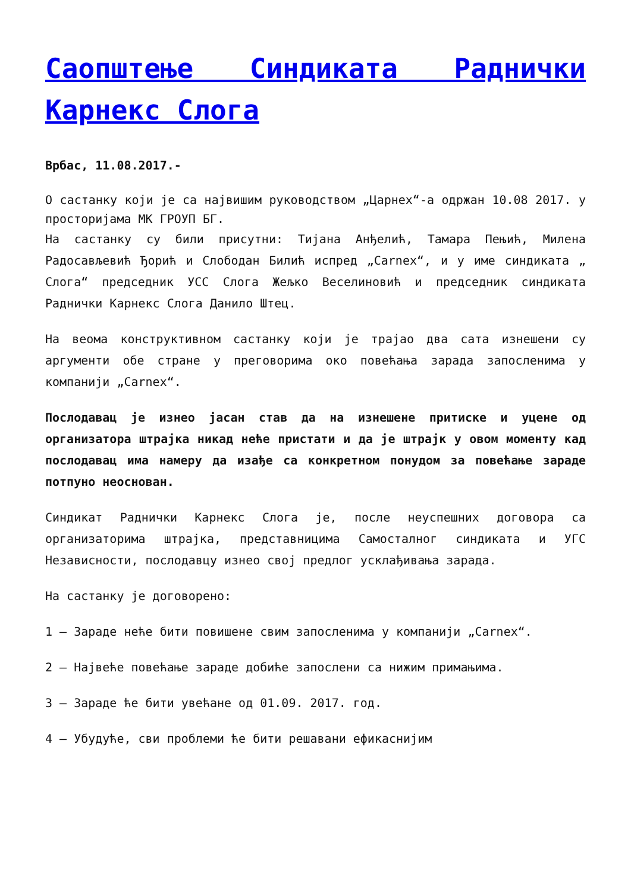Саопштење Синдиката Раднички Карнекс Слога
Врбас, 11.08.2017.-
О састанку који је са највишим руководством „Царнех“-а одржан 10.08 2017. у просторијама МК ГРОУП БГ.
На састанку су били присутни: Тијана Анђелић, Тамара Пењић, Милена Радосављевић Ђорић и Слободан Билић испред „Carnex“, и у име синдиката „ Слога“ председник УСС Слога Жељко Веселиновић и председник синдиката Раднички Карнекс Слога Данило Штец.
На веома конструктивном састанку који је трајао два сата изнешени су аргументи обе стране у преговорима око повећања зарада запосленима у компанији „Carnex“.
Послодавац је изнео јасан став да на изнешене притиске и уцене од организатора штрајка никад неће пристати и да је штрајк у овом моменту кад послодавац има намеру да изађе са конкретном понудом за повећање зараде потпуно неоснован.
Синдикат Раднички Карнекс Слога је, после неуспешних договора са организаторима штрајка, представницима Самосталног синдиката и УГС Независности, послодавцу изнео свој предлог усклађивања зарада.
На састанку је договорено:
1 – Зараде неће бити повишене свим запосленима у компанији „Carnex“.
2 – Највеће повећање зараде добиће запослени са нижим примањима.
3 – Зараде ће бити увећане од 01.09. 2017. год.
4 – Убудуће, сви проблеми ће бити решавани ефикаснијим